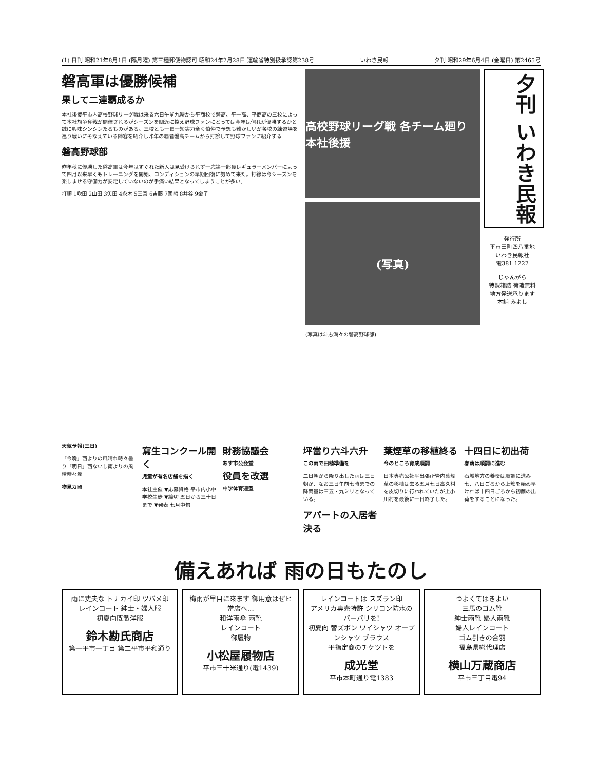(1) 日刊 昭和21年8月1日 (隔月曜) 第三種郵便物認可 昭和24年2月28日 運輸省特別扱承認第238号 いわき民報 夕刊 昭和29年6月4日 (金曜日) 第2465号
夕刊 いわき民報
発行所
平市田町四八番地
いわき民報社
電381 1222
じゃんがら
特製箱詰 荷造無料
地方発送承ります
本舗 みよし
高校野球リーグ戦 各チーム廻り 本社後援
(写真)
(写真は斗志満々の磐高野球部)
磐高軍は優勝候補
果して二連覇成るか
本社後援平市内高校野球リーグ戦は来る六日午前九時から平商校で磐高、平一高、平商高の三校によって本社旗争奪戦が開催されるがシーズンを間近に控え野球ファンにとっては今年は何れが優勝するかと誠に興味シンシンたるものがある。三校とも一長一短実力全く伯仲で予想も難かしいが各校の練習場を巡り戦いにそなえている陣容を紹介し昨年の覇者磐高チームから打診して野球ファンに紹介する
磐高野球部
昨年秋に優勝した磐高軍は今年はすぐれた新人は見受けられず一応第一部員レギュラーメンバーによって四月以来早くもトレーニングを開始、コンディションの早期回復に努めて来た。打線は今シーズンを楽しませる守備力が安定していないのが手痛い結果となってしまうことが多い。
打順 1吹田 2山田 3矢田 4永木 5三宮 6吉藤 7國熊 8井谷 9金子
十四日に初出荷
春繭は順調に進む
石城地方の養蚕は順調に進み七、八日ごろから上簇を始め早ければ十四日ごろから初繭の出荷をすることになった。
葉煙草の移植終る
今のところ育成順調
日本専売公社平出張所管内葉煙草の移植は去る五月七日高久村を皮切りに行われていたが上小川村を最後に一日終了した。
坪當り六斗六升
この雨で田植準備を
二日朝から降り出した雨は三日朝が、なお三日午前七時までの降雨量は三五・九ミリとなっている。
アパートの入居者決る
財務協議会
あす市公会堂
役員を改選
中学体育連盟
寫生コンクール開く
児童が有名店舗を描く
本社主催 ▼応募資格 平市内小中学校生徒 ▼締切 五日から三十日まで ▼発表 七月中旬
天気予報(三日)
「今晩」西よりの風晴れ時々曇り「明日」西ないし南よりの風晴時々曇
物見カ岡
備えあれば 雨の日もたのし
雨に丈夫な トナカイ印 ツバメ印
レインコート 紳士・婦人服
初夏向既製洋服
鈴木勘氏商店
第一平市一丁目 第二平市平和通り
梅雨が早目に來ます 御用意はぜヒ當店へ…
和洋雨傘 雨靴
レインコート
御履物
小松屋履物店
平市三十米通り(電1439)
レインコートは スズラン印
アメリカ専売特許 シリコン防水の バーバリを!
初夏向 替ズボン ワイシャツ オープンシャツ ブラウス
平指定商のチケツトを
成光堂
平市本町通り電1383
つよくてはきよい
三馬のゴム靴
紳士雨靴 婦人雨靴
婦人レインコート
ゴム引きの合羽
福島県総代理店
横山万蔵商店
平市三丁目電94